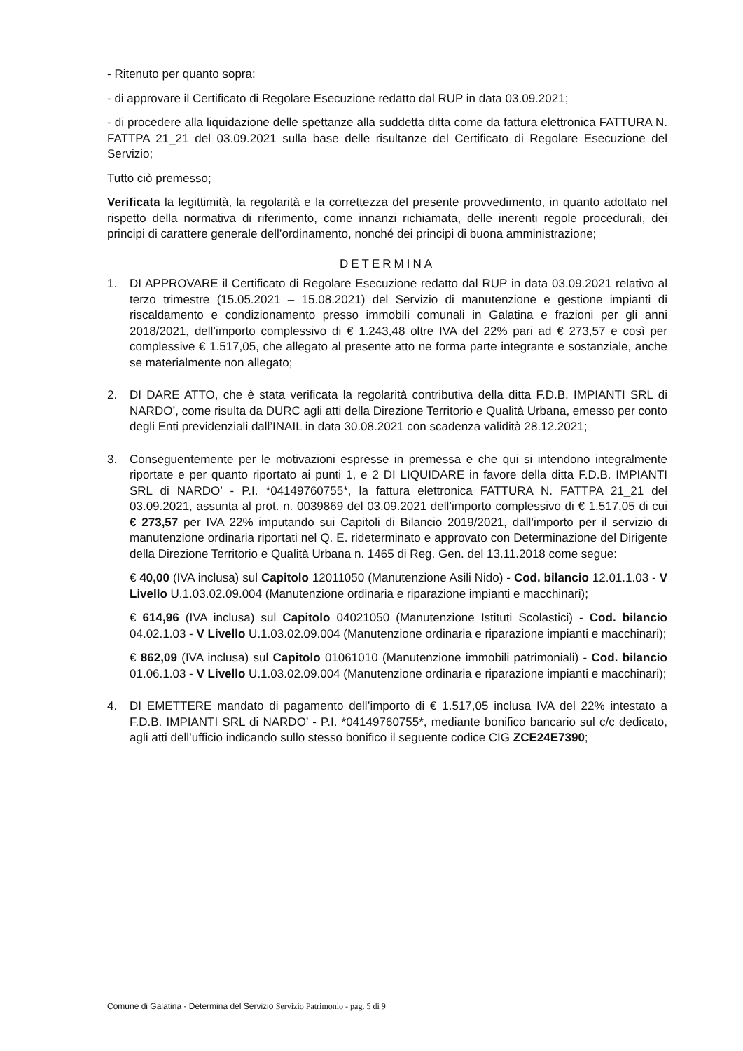- Ritenuto per quanto sopra:
- di approvare il Certificato di Regolare Esecuzione redatto dal RUP in data 03.09.2021;
- di procedere alla liquidazione delle spettanze alla suddetta ditta come da fattura elettronica FATTURA N. FATTPA 21_21 del 03.09.2021 sulla base delle risultanze del Certificato di Regolare Esecuzione del Servizio;
Tutto ciò premesso;
Verificata la legittimità, la regolarità e la correttezza del presente provvedimento, in quanto adottato nel rispetto della normativa di riferimento, come innanzi richiamata, delle inerenti regole procedurali, dei principi di carattere generale dell’ordinamento, nonché dei principi di buona amministrazione;
DETERMINA
1. DI APPROVARE il Certificato di Regolare Esecuzione redatto dal RUP in data 03.09.2021 relativo al terzo trimestre (15.05.2021 – 15.08.2021) del Servizio di manutenzione e gestione impianti di riscaldamento e condizionamento presso immobili comunali in Galatina e frazioni per gli anni 2018/2021, dell’importo complessivo di € 1.243,48 oltre IVA del 22% pari ad € 273,57 e così per complessive € 1.517,05, che allegato al presente atto ne forma parte integrante e sostanziale, anche se materialmente non allegato;
2. DI DARE ATTO, che è stata verificata la regolarità contributiva della ditta F.D.B. IMPIANTI SRL di NARDO’, come risulta da DURC agli atti della Direzione Territorio e Qualità Urbana, emesso per conto degli Enti previdenziali dall’INAIL in data 30.08.2021 con scadenza validità 28.12.2021;
3. Conseguentemente per le motivazioni espresse in premessa e che qui si intendono integralmente riportate e per quanto riportato ai punti 1, e 2 DI LIQUIDARE in favore della ditta F.D.B. IMPIANTI SRL di NARDO’ - P.I. *04149760755*, la fattura elettronica FATTURA N. FATTPA 21_21 del 03.09.2021, assunta al prot. n. 0039869 del 03.09.2021 dell’importo complessivo di € 1.517,05 di cui € 273,57 per IVA 22% imputando sui Capitoli di Bilancio 2019/2021, dall’importo per il servizio di manutenzione ordinaria riportati nel Q. E. rideterminato e approvato con Determinazione del Dirigente della Direzione Territorio e Qualità Urbana n. 1465 di Reg. Gen. del 13.11.2018 come segue:
€ 40,00 (IVA inclusa) sul Capitolo 12011050 (Manutenzione Asili Nido) - Cod. bilancio 12.01.1.03 - V Livello U.1.03.02.09.004 (Manutenzione ordinaria e riparazione impianti e macchinari);
€ 614,96 (IVA inclusa) sul Capitolo 04021050 (Manutenzione Istituti Scolastici) - Cod. bilancio 04.02.1.03 - V Livello U.1.03.02.09.004 (Manutenzione ordinaria e riparazione impianti e macchinari);
€ 862,09 (IVA inclusa) sul Capitolo 01061010 (Manutenzione immobili patrimoniali) - Cod. bilancio 01.06.1.03 - V Livello U.1.03.02.09.004 (Manutenzione ordinaria e riparazione impianti e macchinari);
4. DI EMETTERE mandato di pagamento dell’importo di € 1.517,05 inclusa IVA del 22% intestato a F.D.B. IMPIANTI SRL di NARDO’ - P.I. *04149760755*, mediante bonifico bancario sul c/c dedicato, agli atti dell’ufficio indicando sullo stesso bonifico il seguente codice CIG ZCE24E7390;
Comune di Galatina - Determina del Servizio Servizio Patrimonio - pag. 5 di 9